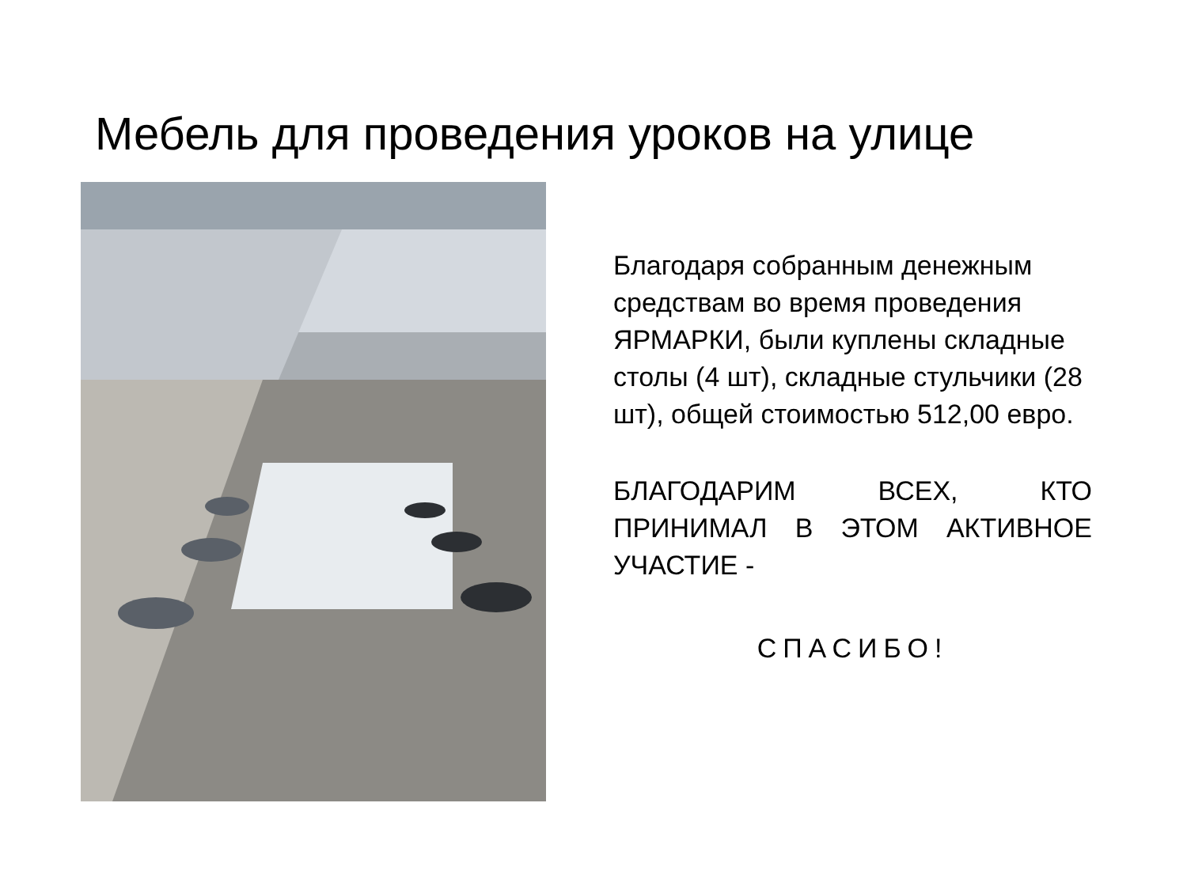Мебель для проведения уроков на улице
Благодаря собранным денежным средствам во время проведения ЯРМАРКИ, были куплены складные столы (4 шт), складные стульчики (28 шт), общей стоимостью 512,00 евро.
БЛАГОДАРИМ ВСЕХ, КТО ПРИНИМАЛ В ЭТОМ АКТИВНОЕ УЧАСТИЕ -
СПАСИБО!